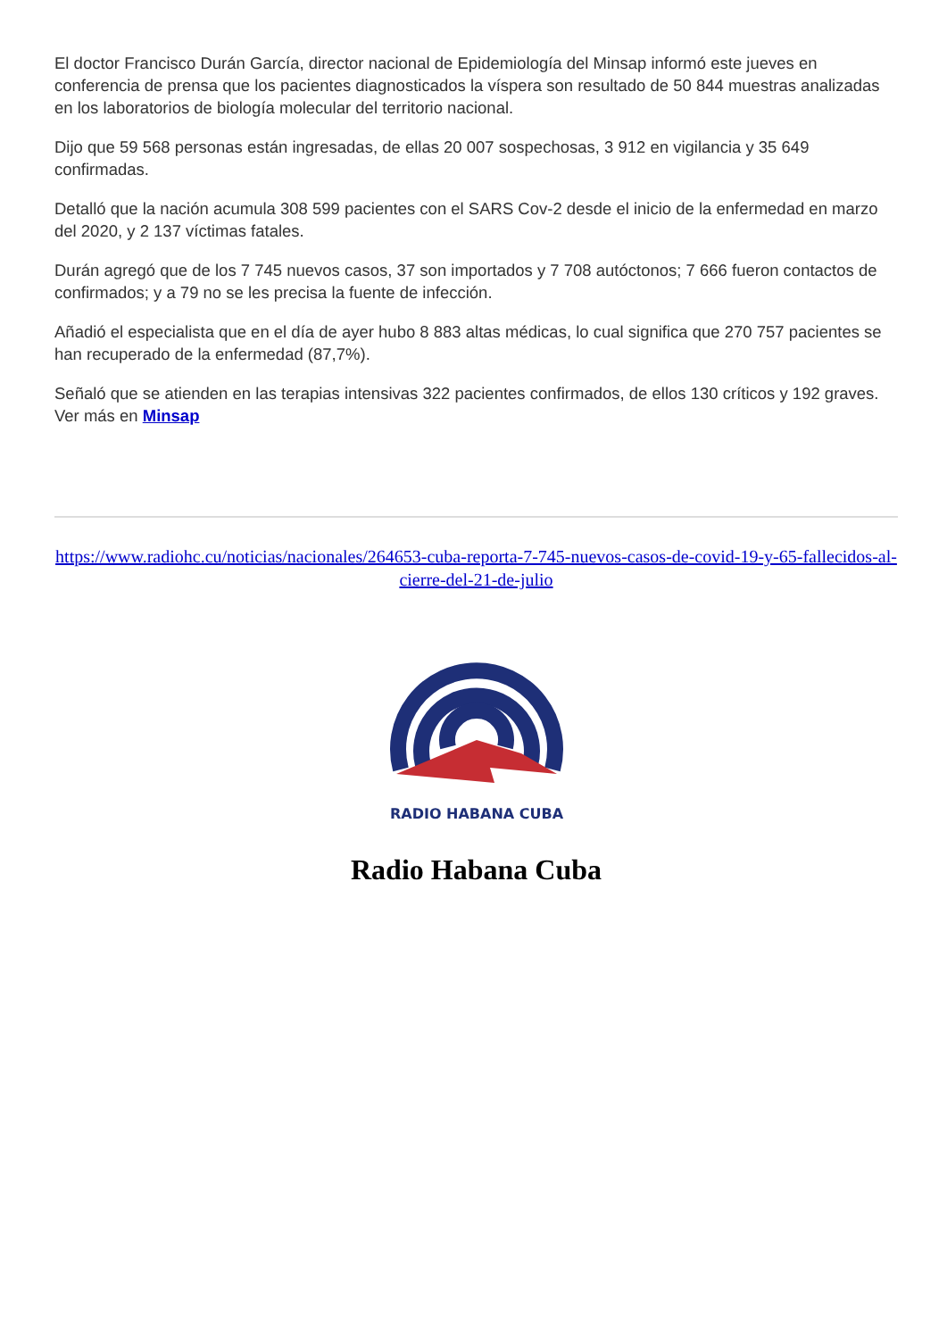El doctor Francisco Durán García, director nacional de Epidemiología del Minsap informó este jueves en conferencia de prensa que los pacientes diagnosticados la víspera son resultado de 50 844 muestras analizadas en los laboratorios de biología molecular del territorio nacional.
Dijo que 59 568 personas están ingresadas, de ellas 20 007 sospechosas, 3 912 en vigilancia y 35 649 confirmadas.
Detalló que la nación acumula 308 599 pacientes con el SARS Cov-2 desde el inicio de la enfermedad en marzo del 2020, y 2 137 víctimas fatales.
Durán agregó que de los 7 745 nuevos casos, 37 son importados y 7 708 autóctonos; 7 666 fueron contactos de confirmados; y a 79 no se les precisa la fuente de infección.
Añadió el especialista que en el día de ayer hubo 8 883 altas médicas, lo cual significa que 270 757 pacientes se han recuperado de la enfermedad (87,7%).
Señaló que se atienden en las terapias intensivas 322 pacientes confirmados, de ellos 130 críticos y 192 graves. Ver más en Minsap
https://www.radiohc.cu/noticias/nacionales/264653-cuba-reporta-7-745-nuevos-casos-de-covid-19-y-65-fallecidos-al-cierre-del-21-de-julio
RADIO HABANA CUBA
Radio Habana Cuba